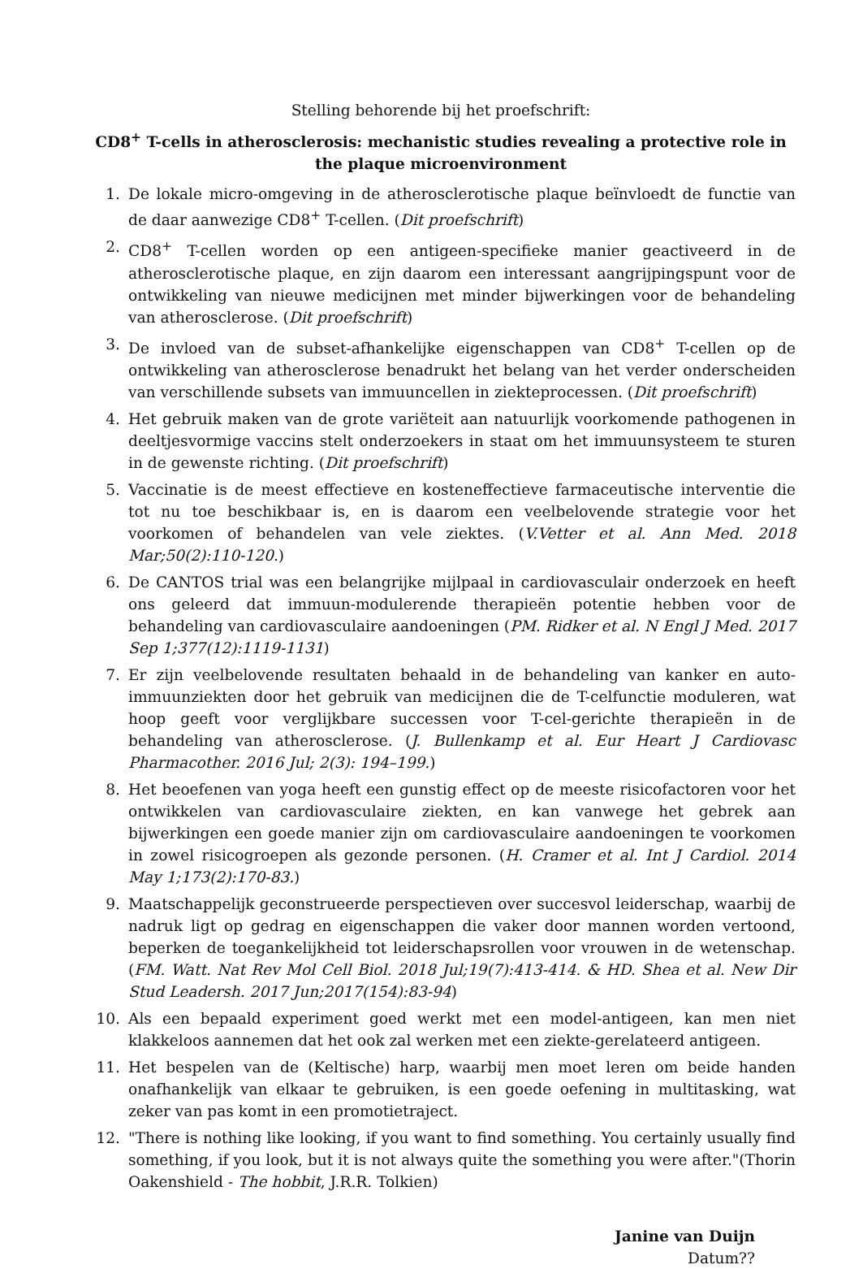Stelling behorende bij het proefschrift:
CD8<sup>+</sup> T-cells in atherosclerosis: mechanistic studies revealing a protective role in the plaque microenvironment
1. De lokale micro-omgeving in de atherosclerotische plaque beïnvloedt de functie van de daar aanwezige CD8<sup>+</sup> T-cellen. (Dit proefschrift)
2. CD8<sup>+</sup> T-cellen worden op een antigeen-specifieke manier geactiveerd in de atherosclerotische plaque, en zijn daarom een interessant aangrijpingspunt voor de ontwikkeling van nieuwe medicijnen met minder bijwerkingen voor de behandeling van atherosclerose. (Dit proefschrift)
3. De invloed van de subset-afhankelijke eigenschappen van CD8<sup>+</sup> T-cellen op de ontwikkeling van atherosclerose benadrukt het belang van het verder onderscheiden van verschillende subsets van immuuncellen in ziekteprocessen. (Dit proefschrift)
4. Het gebruik maken van de grote variëteit aan natuurlijk voorkomende pathogenen in deeltjesvormige vaccins stelt onderzoekers in staat om het immuunsysteem te sturen in de gewenste richting. (Dit proefschrift)
5. Vaccinatie is de meest effectieve en kosteneffectieve farmaceutische interventie die tot nu toe beschikbaar is, en is daarom een veelbelovende strategie voor het voorkomen of behandelen van vele ziektes. (V.Vetter et al. Ann Med. 2018 Mar;50(2):110-120.)
6. De CANTOS trial was een belangrijke mijlpaal in cardiovasculair onderzoek en heeft ons geleerd dat immuun-modulerende therapieën potentie hebben voor de behandeling van cardiovasculaire aandoeningen (PM. Ridker et al. N Engl J Med. 2017 Sep 1;377(12):1119-1131)
7. Er zijn veelbelovende resultaten behaald in de behandeling van kanker en auto-immuunziekten door het gebruik van medicijnen die de T-celfunctie moduleren, wat hoop geeft voor verglijkbare successen voor T-cel-gerichte therapieën in de behandeling van atherosclerose. (J. Bullenkamp et al. Eur Heart J Cardiovasc Pharmacother. 2016 Jul; 2(3): 194–199.)
8. Het beoefenen van yoga heeft een gunstig effect op de meeste risicofactoren voor het ontwikkelen van cardiovasculaire ziekten, en kan vanwege het gebrek aan bijwerkingen een goede manier zijn om cardiovasculaire aandoeningen te voorkomen in zowel risicogroepen als gezonde personen. (H. Cramer et al. Int J Cardiol. 2014 May 1;173(2):170-83.)
9. Maatschappelijk geconstrueerde perspectieven over succesvol leiderschap, waarbij de nadruk ligt op gedrag en eigenschappen die vaker door mannen worden vertoond, beperken de toegankelijkheid tot leiderschapsrollen voor vrouwen in de wetenschap. (FM. Watt. Nat Rev Mol Cell Biol. 2018 Jul;19(7):413-414. & HD. Shea et al. New Dir Stud Leadersh. 2017 Jun;2017(154):83-94)
10. Als een bepaald experiment goed werkt met een model-antigeen, kan men niet klakkeloos aannemen dat het ook zal werken met een ziekte-gerelateerd antigeen.
11. Het bespelen van de (Keltische) harp, waarbij men moet leren om beide handen onafhankelijk van elkaar te gebruiken, is een goede oefening in multitasking, wat zeker van pas komt in een promotietraject.
12. "There is nothing like looking, if you want to find something. You certainly usually find something, if you look, but it is not always quite the something you were after."(Thorin Oakenshield - The hobbit, J.R.R. Tolkien)
Janine van Duijn
Datum??